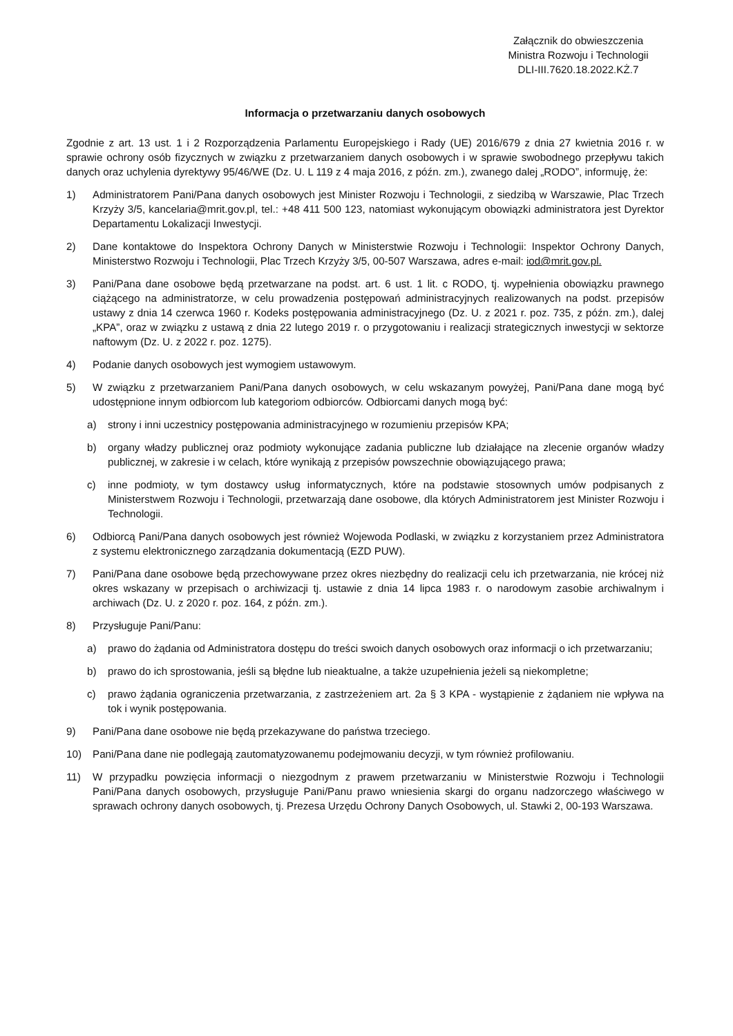Załącznik do obwieszczenia
Ministra Rozwoju i Technologii
DLI-III.7620.18.2022.KŻ.7
Informacja o przetwarzaniu danych osobowych
Zgodnie z art. 13 ust. 1 i 2 Rozporządzenia Parlamentu Europejskiego i Rady (UE) 2016/679 z dnia 27 kwietnia 2016 r. w sprawie ochrony osób fizycznych w związku z przetwarzaniem danych osobowych i w sprawie swobodnego przepływu takich danych oraz uchylenia dyrektywy 95/46/WE (Dz. U. L 119 z 4 maja 2016, z późn. zm.), zwanego dalej „RODO”, informuję, że:
1) Administratorem Pani/Pana danych osobowych jest Minister Rozwoju i Technologii, z siedzibą w Warszawie, Plac Trzech Krzyży 3/5, kancelaria@mrit.gov.pl, tel.: +48 411 500 123, natomiast wykonującym obowiązki administratora jest Dyrektor Departamentu Lokalizacji Inwestycji.
2) Dane kontaktowe do Inspektora Ochrony Danych w Ministerstwie Rozwoju i Technologii: Inspektor Ochrony Danych, Ministerstwo Rozwoju i Technologii, Plac Trzech Krzyży 3/5, 00-507 Warszawa, adres e-mail: iod@mrit.gov.pl.
3) Pani/Pana dane osobowe będą przetwarzane na podst. art. 6 ust. 1 lit. c RODO, tj. wypełnienia obowiązku prawnego ciążącego na administratorze, w celu prowadzenia postępowań administracyjnych realizowanych na podst. przepisów ustawy z dnia 14 czerwca 1960 r. Kodeks postępowania administracyjnego (Dz. U. z 2021 r. poz. 735, z późn. zm.), dalej „KPA”, oraz w związku z ustawą z dnia 22 lutego 2019 r. o przygotowaniu i realizacji strategicznych inwestycji w sektorze naftowym (Dz. U. z 2022 r. poz. 1275).
4) Podanie danych osobowych jest wymogiem ustawowym.
5) W związku z przetwarzaniem Pani/Pana danych osobowych, w celu wskazanym powyżej, Pani/Pana dane mogą być udostępnione innym odbiorcom lub kategoriom odbiorców. Odbiorcami danych mogą być:
a) strony i inni uczestnicy postępowania administracyjnego w rozumieniu przepisów KPA;
b) organy władzy publicznej oraz podmioty wykonujące zadania publiczne lub działające na zlecenie organów władzy publicznej, w zakresie i w celach, które wynikają z przepisów powszechnie obowiązującego prawa;
c) inne podmioty, w tym dostawcy usług informatycznych, które na podstawie stosownych umów podpisanych z Ministerstwem Rozwoju i Technologii, przetwarzają dane osobowe, dla których Administratorem jest Minister Rozwoju i Technologii.
6) Odbiorcą Pani/Pana danych osobowych jest również Wojewoda Podlaski, w związku z korzystaniem przez Administratora z systemu elektronicznego zarządzania dokumentacją (EZD PUW).
7) Pani/Pana dane osobowe będą przechowywane przez okres niezbędny do realizacji celu ich przetwarzania, nie krócej niż okres wskazany w przepisach o archiwizacji tj. ustawie z dnia 14 lipca 1983 r. o narodowym zasobie archiwalnym i archiwach (Dz. U. z 2020 r. poz. 164, z późn. zm.).
8) Przysługuje Pani/Panu:
a) prawo do żądania od Administratora dostępu do treści swoich danych osobowych oraz informacji o ich przetwarzaniu;
b) prawo do ich sprostowania, jeśli są błędne lub nieaktualne, a także uzupełnienia jeżeli są niekompletne;
c) prawo żądania ograniczenia przetwarzania, z zastrzeżeniem art. 2a § 3 KPA - wystąpienie z żądaniem nie wpływa na tok i wynik postępowania.
9) Pani/Pana dane osobowe nie będą przekazywane do państwa trzeciego.
10) Pani/Pana dane nie podlegają zautomatyzowanemu podejmowaniu decyzji, w tym również profilowaniu.
11) W przypadku powzięcia informacji o niezgodnym z prawem przetwarzaniu w Ministerstwie Rozwoju i Technologii Pani/Pana danych osobowych, przysługuje Pani/Panu prawo wniesienia skargi do organu nadzorczego właściwego w sprawach ochrony danych osobowych, tj. Prezesa Urzędu Ochrony Danych Osobowych, ul. Stawki 2, 00-193 Warszawa.